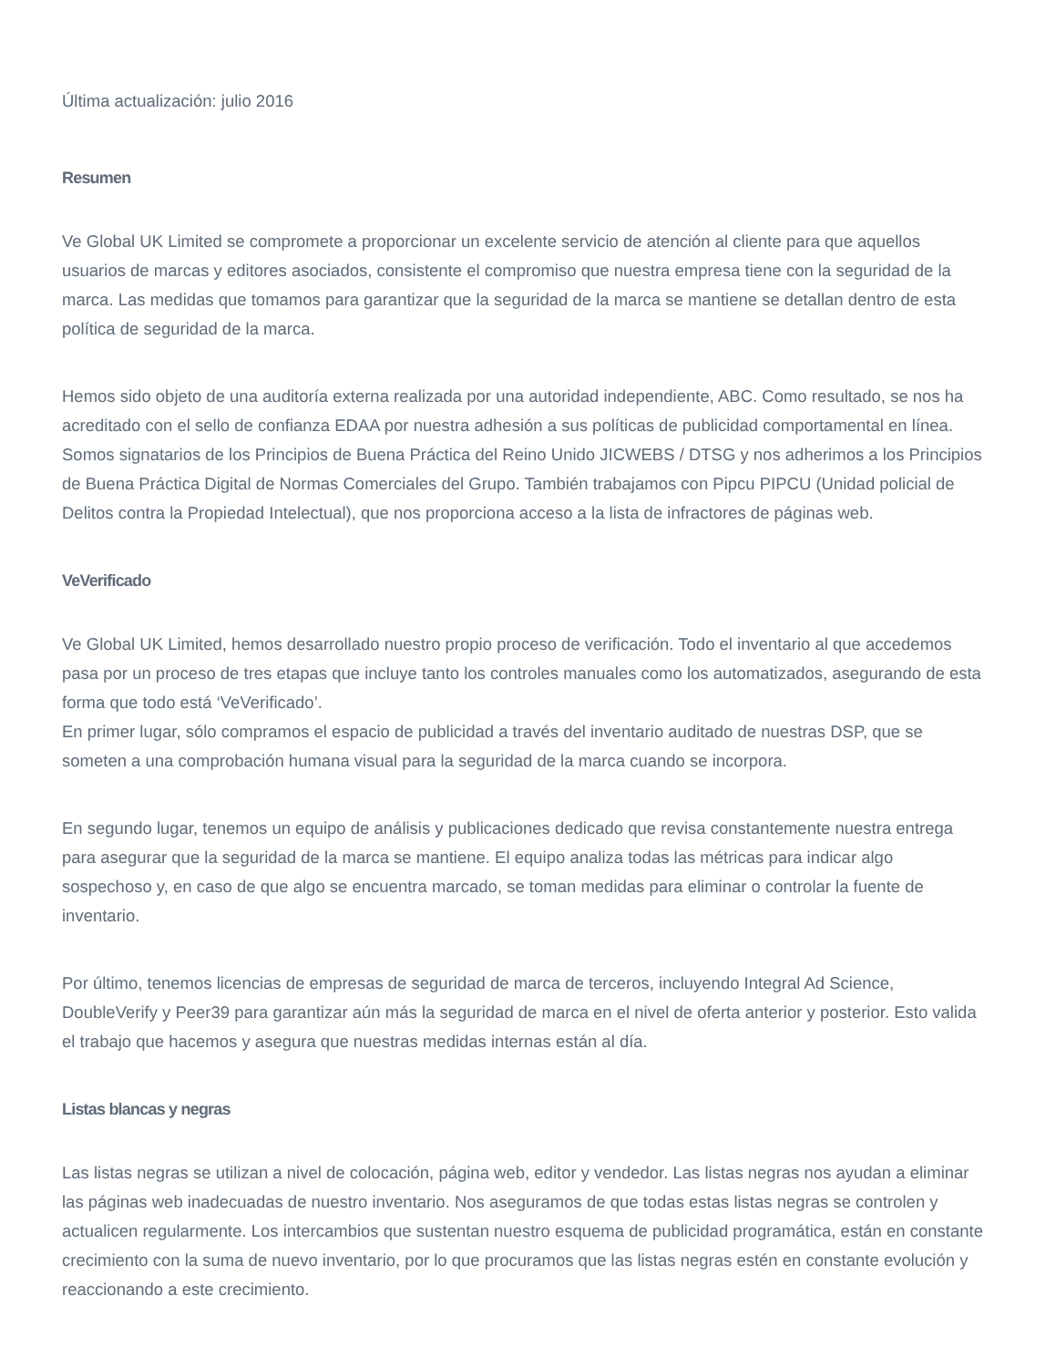Última actualización: julio 2016
Resumen
Ve Global UK Limited se compromete a proporcionar un excelente servicio de atención al cliente para que aquellos usuarios de marcas y editores asociados, consistente el compromiso que nuestra empresa tiene con la seguridad de la marca. Las medidas que tomamos para garantizar que la seguridad de la marca se mantiene se detallan dentro de esta política de seguridad de la marca.
Hemos sido objeto de una auditoría externa realizada por una autoridad independiente, ABC. Como resultado, se nos ha acreditado con el sello de confianza EDAA por nuestra adhesión a sus políticas de publicidad comportamental en línea. Somos signatarios de los Principios de Buena Práctica del Reino Unido JICWEBS / DTSG y nos adherimos a los Principios de Buena Práctica Digital de Normas Comerciales del Grupo. También trabajamos con Pipcu PIPCU (Unidad policial de Delitos contra la Propiedad Intelectual), que nos proporciona acceso a la lista de infractores de páginas web.
VeVerificado
Ve Global UK Limited, hemos desarrollado nuestro propio proceso de verificación. Todo el inventario al que accedemos pasa por un proceso de tres etapas que incluye tanto los controles manuales como los automatizados, asegurando de esta forma que todo está ‘VeVerificado’.
En primer lugar, sólo compramos el espacio de publicidad a través del inventario auditado de nuestras DSP, que se someten a una comprobación humana visual para la seguridad de la marca cuando se incorpora.
En segundo lugar, tenemos un equipo de análisis y publicaciones dedicado que revisa constantemente nuestra entrega para asegurar que la seguridad de la marca se mantiene. El equipo analiza todas las métricas para indicar algo sospechoso y, en caso de que algo se encuentra marcado, se toman medidas para eliminar o controlar la fuente de inventario.
Por último, tenemos licencias de empresas de seguridad de marca de terceros, incluyendo Integral Ad Science, DoubleVerify y Peer39 para garantizar aún más la seguridad de marca en el nivel de oferta anterior y posterior. Esto valida el trabajo que hacemos y asegura que nuestras medidas internas están al día.
Listas blancas y negras
Las listas negras se utilizan a nivel de colocación, página web, editor y vendedor. Las listas negras nos ayudan a eliminar las páginas web inadecuadas de nuestro inventario. Nos aseguramos de que todas estas listas negras se controlen y actualicen regularmente. Los intercambios que sustentan nuestro esquema de publicidad programática, están en constante crecimiento con la suma de nuevo inventario, por lo que procuramos que las listas negras estén en constante evolución y reaccionando a este crecimiento.